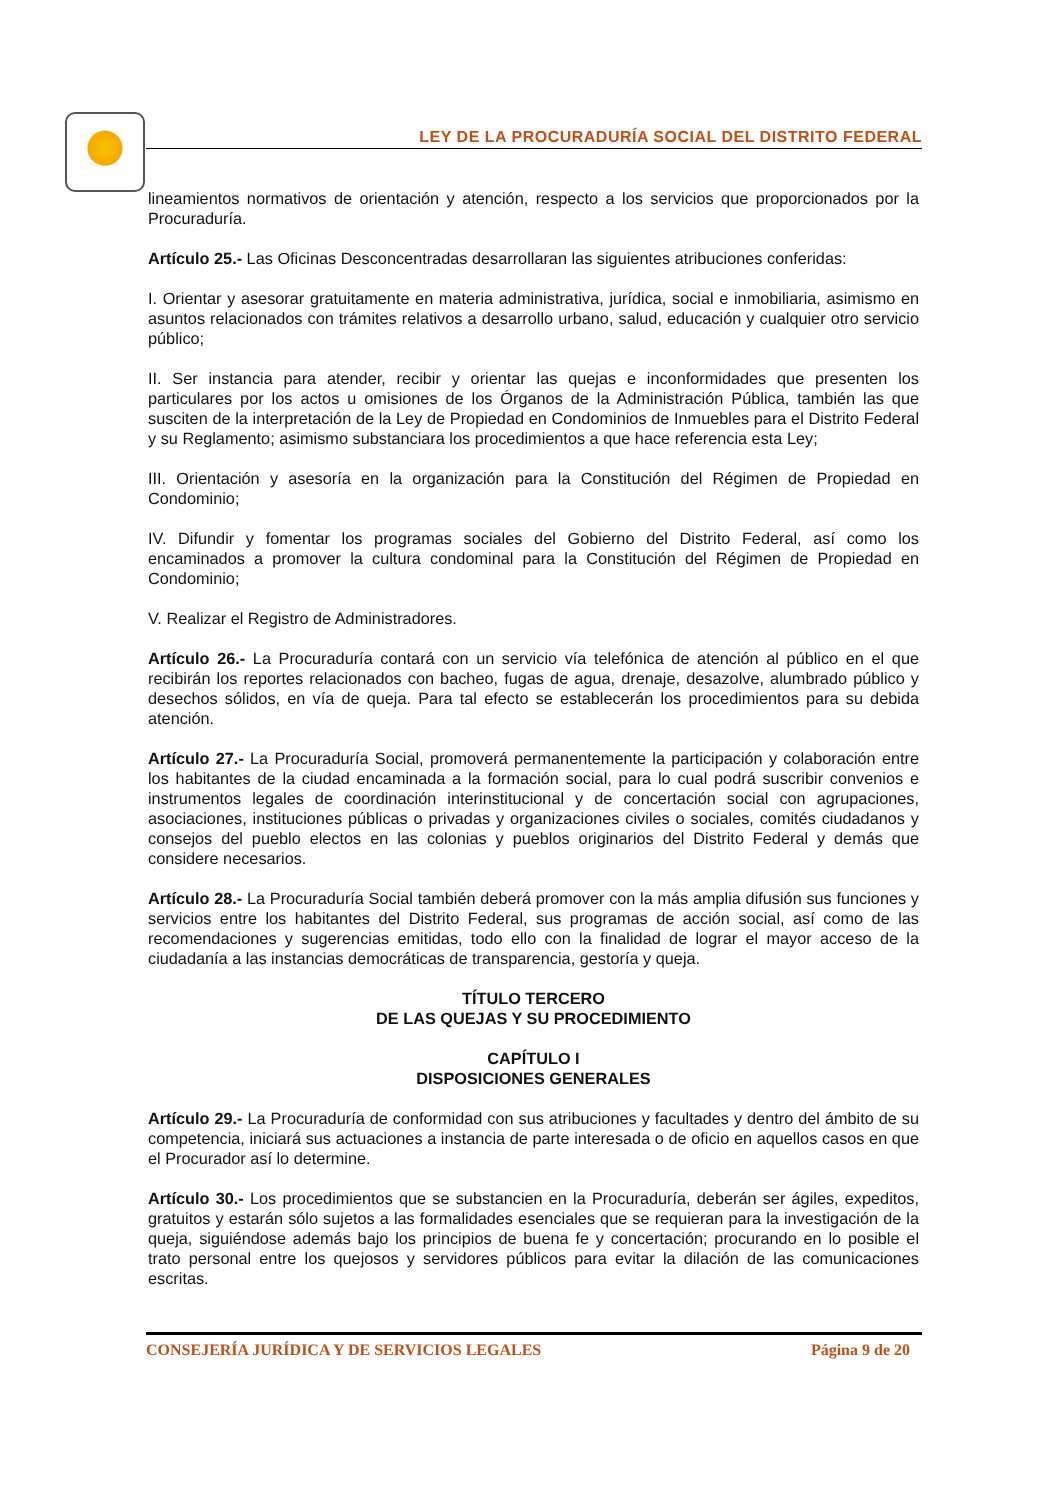LEY DE LA PROCURADURÍA SOCIAL DEL DISTRITO FEDERAL
lineamientos normativos de orientación y atención, respecto a los servicios que proporcionados por la Procuraduría.
Artículo 25.- Las Oficinas Desconcentradas desarrollaran las siguientes atribuciones conferidas:
I. Orientar y asesorar gratuitamente en materia administrativa, jurídica, social e inmobiliaria, asimismo en asuntos relacionados con trámites relativos a desarrollo urbano, salud, educación y cualquier otro servicio público;
II. Ser instancia para atender, recibir y orientar las quejas e inconformidades que presenten los particulares por los actos u omisiones de los Órganos de la Administración Pública, también las que susciten de la interpretación de la Ley de Propiedad en Condominios de Inmuebles para el Distrito Federal y su Reglamento; asimismo substanciara los procedimientos a que hace referencia esta Ley;
III. Orientación y asesoría en la organización para la Constitución del Régimen de Propiedad en Condominio;
IV. Difundir y fomentar los programas sociales del Gobierno del Distrito Federal, así como los encaminados a promover la cultura condominal para la Constitución del Régimen de Propiedad en Condominio;
V. Realizar el Registro de Administradores.
Artículo 26.- La Procuraduría contará con un servicio vía telefónica de atención al público en el que recibirán los reportes relacionados con bacheo, fugas de agua, drenaje, desazolve, alumbrado público y desechos sólidos, en vía de queja. Para tal efecto se establecerán los procedimientos para su debida atención.
Artículo 27.- La Procuraduría Social, promoverá permanentemente la participación y colaboración entre los habitantes de la ciudad encaminada a la formación social, para lo cual podrá suscribir convenios e instrumentos legales de coordinación interinstitucional y de concertación social con agrupaciones, asociaciones, instituciones públicas o privadas y organizaciones civiles o sociales, comités ciudadanos y consejos del pueblo electos en las colonias y pueblos originarios del Distrito Federal y demás que considere necesarios.
Artículo 28.- La Procuraduría Social también deberá promover con la más amplia difusión sus funciones y servicios entre los habitantes del Distrito Federal, sus programas de acción social, así como de las recomendaciones y sugerencias emitidas, todo ello con la finalidad de lograr el mayor acceso de la ciudadanía a las instancias democráticas de transparencia, gestoría y queja.
TÍTULO TERCERO
DE LAS QUEJAS Y SU PROCEDIMIENTO
CAPÍTULO I
DISPOSICIONES GENERALES
Artículo 29.- La Procuraduría de conformidad con sus atribuciones y facultades y dentro del ámbito de su competencia, iniciará sus actuaciones a instancia de parte interesada o de oficio en aquellos casos en que el Procurador así lo determine.
Artículo 30.- Los procedimientos que se substancien en la Procuraduría, deberán ser ágiles, expeditos, gratuitos y estarán sólo sujetos a las formalidades esenciales que se requieran para la investigación de la queja, siguiéndose además bajo los principios de buena fe y concertación; procurando en lo posible el trato personal entre los quejosos y servidores públicos para evitar la dilación de las comunicaciones escritas.
CONSEJERÍA JURÍDICA Y DE SERVICIOS LEGALES Página 9 de 20